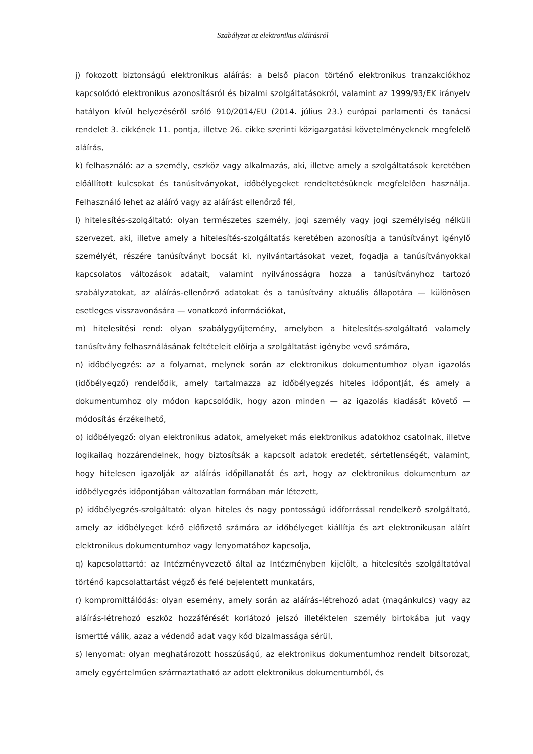Szabályzat az elektronikus aláírásról
j) fokozott biztonságú elektronikus aláírás: a belső piacon történő elektronikus tranzakciókhoz kapcsolódó elektronikus azonosításról és bizalmi szolgáltatásokról, valamint az 1999/93/EK irányelv hatályon kívül helyezéséről szóló 910/2014/EU (2014. július 23.) európai parlamenti és tanácsi rendelet 3. cikkének 11. pontja, illetve 26. cikke szerinti közigazgatási követelményeknek megfelelő aláírás,
k) felhasználó: az a személy, eszköz vagy alkalmazás, aki, illetve amely a szolgáltatások keretében előállított kulcsokat és tanúsítványokat, időbélyegeket rendeltetésüknek megfelelően használja. Felhasználó lehet az aláíró vagy az aláírást ellenőrző fél,
l) hitelesítés-szolgáltató: olyan természetes személy, jogi személy vagy jogi személyiség nélküli szervezet, aki, illetve amely a hitelesítés-szolgáltatás keretében azonosítja a tanúsítványt igénylő személyét, részére tanúsítványt bocsát ki, nyilvántartásokat vezet, fogadja a tanúsítványokkal kapcsolatos változások adatait, valamint nyilvánosságra hozza a tanúsítványhoz tartozó szabályzatokat, az aláírás-ellenőrző adatokat és a tanúsítvány aktuális állapotára — különösen esetleges visszavonására — vonatkozó információkat,
m) hitelesítési rend: olyan szabálygyűjtemény, amelyben a hitelesítés-szolgáltató valamely tanúsítvány felhasználásának feltételeit előírja a szolgáltatást igénybe vevő számára,
n) időbélyegzés: az a folyamat, melynek során az elektronikus dokumentumhoz olyan igazolás (időbélyegző) rendelődik, amely tartalmazza az időbélyegzés hiteles időpontját, és amely a dokumentumhoz oly módon kapcsolódik, hogy azon minden — az igazolás kiadását követő — módosítás érzékelhető,
o) időbélyegző: olyan elektronikus adatok, amelyeket más elektronikus adatokhoz csatolnak, illetve logikailag hozzárendelnek, hogy biztosítsák a kapcsolt adatok eredetét, sértetlenségét, valamint, hogy hitelesen igazolják az aláírás időpillanatát és azt, hogy az elektronikus dokumentum az időbélyegzés időpontjában változatlan formában már létezett,
p) időbélyegzés-szolgáltató: olyan hiteles és nagy pontosságú időforrással rendelkező szolgáltató, amely az időbélyeget kérő előfizető számára az időbélyeget kiállítja és azt elektronikusan aláírt elektronikus dokumentumhoz vagy lenyomatához kapcsolja,
q) kapcsolattartó: az Intézményvezető által az Intézményben kijelölt, a hitelesítés szolgáltatóval történő kapcsolattartást végző és felé bejelentett munkatárs,
r) kompromittálódás: olyan esemény, amely során az aláírás-létrehozó adat (magánkulcs) vagy az aláírás-létrehozó eszköz hozzáférését korlátozó jelszó illetéktelen személy birtokába jut vagy ismertté válik, azaz a védendő adat vagy kód bizalmassága sérül,
s) lenyomat: olyan meghatározott hosszúságú, az elektronikus dokumentumhoz rendelt bitsorozat, amely egyértelműen származtatható az adott elektronikus dokumentumból, és